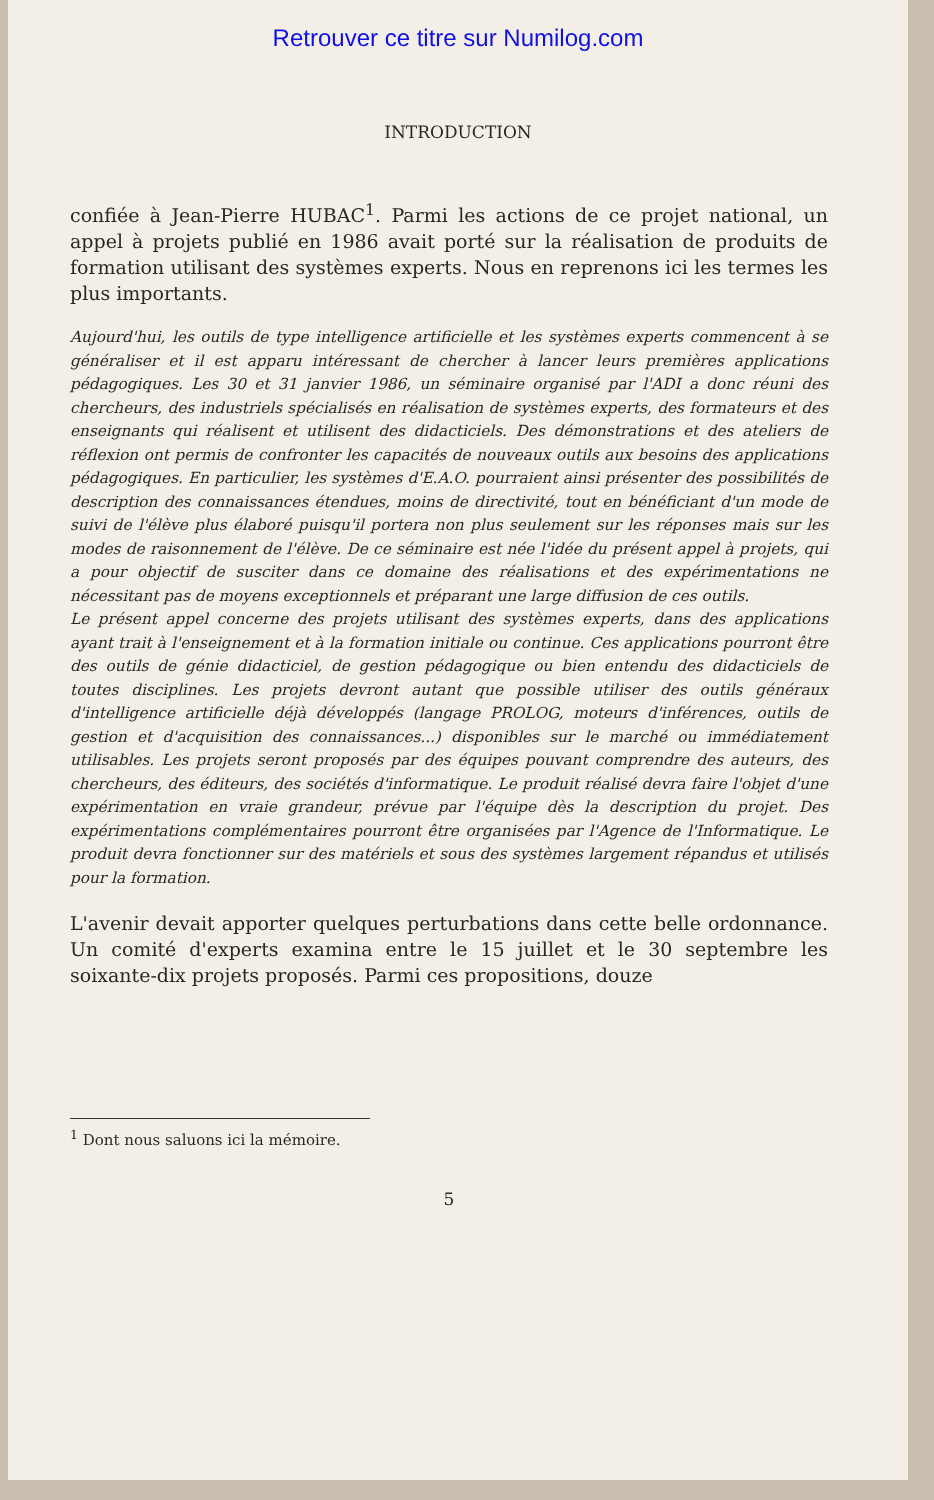Retrouver ce titre sur Numilog.com
INTRODUCTION
confiée à Jean-Pierre HUBAC<sup>1</sup>. Parmi les actions de ce projet national, un appel à projets publié en 1986 avait porté sur la réalisation de produits de formation utilisant des systèmes experts. Nous en reprenons ici les termes les plus importants.
Aujourd'hui, les outils de type intelligence artificielle et les systèmes experts commencent à se généraliser et il est apparu intéressant de chercher à lancer leurs premières applications pédagogiques. Les 30 et 31 janvier 1986, un séminaire organisé par l'ADI a donc réuni des chercheurs, des industriels spécialisés en réalisation de systèmes experts, des formateurs et des enseignants qui réalisent et utilisent des didacticiels. Des démonstrations et des ateliers de réflexion ont permis de confronter les capacités de nouveaux outils aux besoins des applications pédagogiques. En particulier, les systèmes d'E.A.O. pourraient ainsi présenter des possibilités de description des connaissances étendues, moins de directivité, tout en bénéficiant d'un mode de suivi de l'élève plus élaboré puisqu'il portera non plus seulement sur les réponses mais sur les modes de raisonnement de l'élève. De ce séminaire est née l'idée du présent appel à projets, qui a pour objectif de susciter dans ce domaine des réalisations et des expérimentations ne nécessitant pas de moyens exceptionnels et préparant une large diffusion de ces outils.
Le présent appel concerne des projets utilisant des systèmes experts, dans des applications ayant trait à l'enseignement et à la formation initiale ou continue. Ces applications pourront être des outils de génie didacticiel, de gestion pédagogique ou bien entendu des didacticiels de toutes disciplines. Les projets devront autant que possible utiliser des outils généraux d'intelligence artificielle déjà développés (langage PROLOG, moteurs d'inférences, outils de gestion et d'acquisition des connaissances...) disponibles sur le marché ou immédiatement utilisables. Les projets seront proposés par des équipes pouvant comprendre des auteurs, des chercheurs, des éditeurs, des sociétés d'informatique. Le produit réalisé devra faire l'objet d'une expérimentation en vraie grandeur, prévue par l'équipe dès la description du projet. Des expérimentations complémentaires pourront être organisées par l'Agence de l'Informatique. Le produit devra fonctionner sur des matériels et sous des systèmes largement répandus et utilisés pour la formation.
L'avenir devait apporter quelques perturbations dans cette belle ordonnance. Un comité d'experts examina entre le 15 juillet et le 30 septembre les soixante-dix projets proposés. Parmi ces propositions, douze
<sup>1</sup> Dont nous saluons ici la mémoire.
5